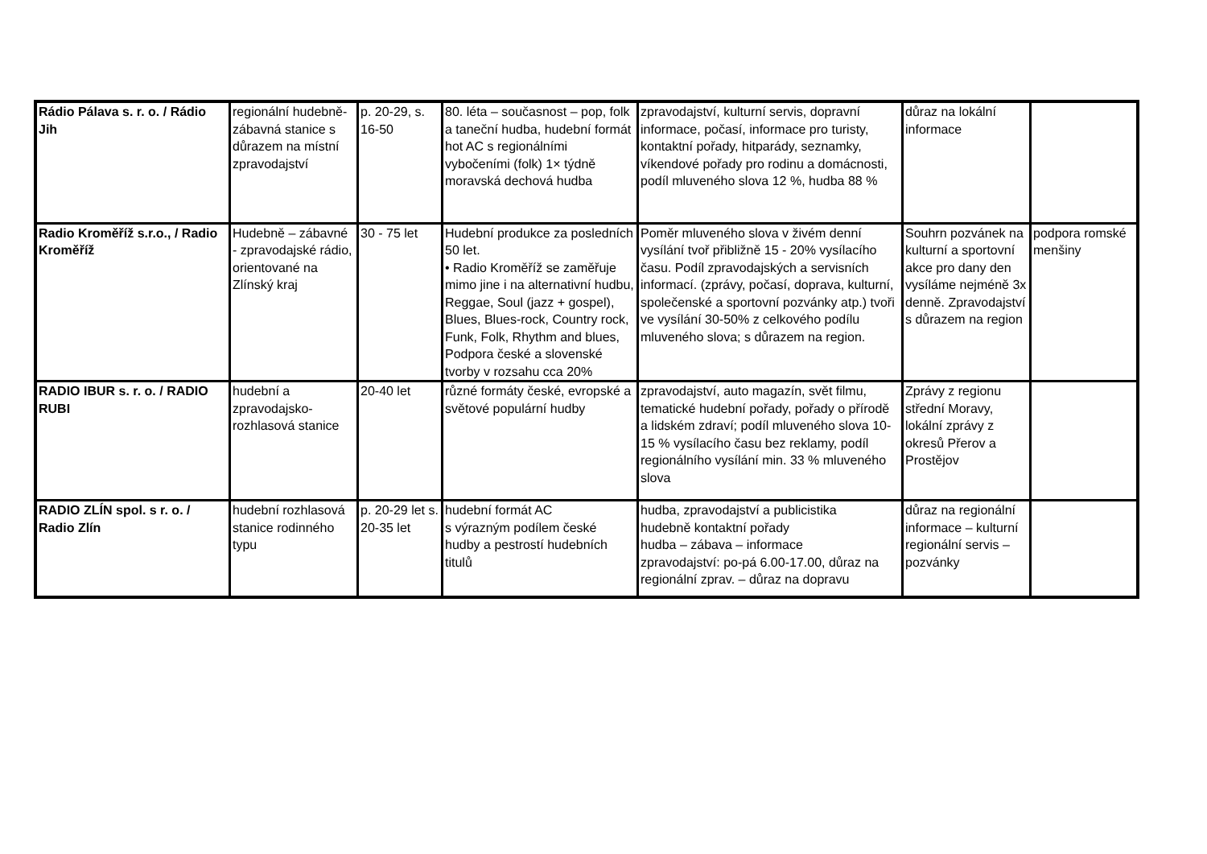| Rádio Pálava s. r. o. / Rádio Jih | regionální hudebně-zábavná stanice s důrazem na místní zpravodajství | p. 20-29, s. 16-50 | 80. léta – současnost – pop, folk a taneční hudba, hudební formát hot AC s regionálními vybočeními (folk) 1× týdně moravská dechová hudba | zpravodajství, kulturní servis, dopravní informace, počasí, informace pro turisty, kontaktní pořady, hitparády, seznamky, víkendové pořady pro rodinu a domácnosti, podíl mluveného slova 12 %, hudba 88 % | důraz na lokální informace | |
| Radio Kroměříž s.r.o., / Radio Kroměříž | Hudebně – zábavné - zpravodajské rádio, orientované na Zlínský kraj | 30 - 75 let | Hudební produkce za posledních 50 let. • Radio Kroměříž se zaměřuje mimo jine i na alternativní hudbu, Reggae, Soul (jazz + gospel), Blues, Blues-rock, Country rock, Funk, Folk, Rhythm and blues, Podpora české a slovenské tvorby v rozsahu cca 20% | Poměr mluveného slova v živém denní vysílání tvoř přibližně 15 - 20% vysílacího času. Podíl zpravodajských a servisních informací. (zprávy, počasí, doprava, kulturní, společenské a sportovní pozvánky atp.) tvoři ve vysílání 30-50% z celkového podílu mluveného slova; s důrazem na region. | Souhrn pozvánek na kulturní a sportovní akce pro dany den vysíláme nejméně 3x denně. Zpravodajství s důrazem na region | podpora romské menšiny |
| RADIO IBUR s. r. o. / RADIO RUBI | hudební a zpravodajsko-rozhlasová stanice | 20-40 let | různé formáty české, evropské a světové populární hudby | zpravodajství, auto magazín, svět filmu, tematické hudební pořady, pořady o přírodě a lidském zdraví; podíl mluveného slova 10-15 % vysílacího času bez reklamy, podíl regionálního vysílání min. 33 % mluveného slova | Zprávy z regionu střední Moravy, lokální zprávy z okresů Přerov a Prostějov | |
| RADIO ZLÍN spol. s r. o. / Radio Zlín | hudební rozhlasová stanice rodinného typu | p. 20-29 let s. 20-35 let | hudební formát AC s výrazným podílem české hudby a pestrostí hudebních titulů | hudba, zpravodajství a publicistika hudebně kontaktní pořady hudba – zábava – informace zpravodajství: po-pá 6.00-17.00, důraz na regionální zprav. – důraz na dopravu | důraz na regionální informace – kulturní regionální servis – pozvánky | |